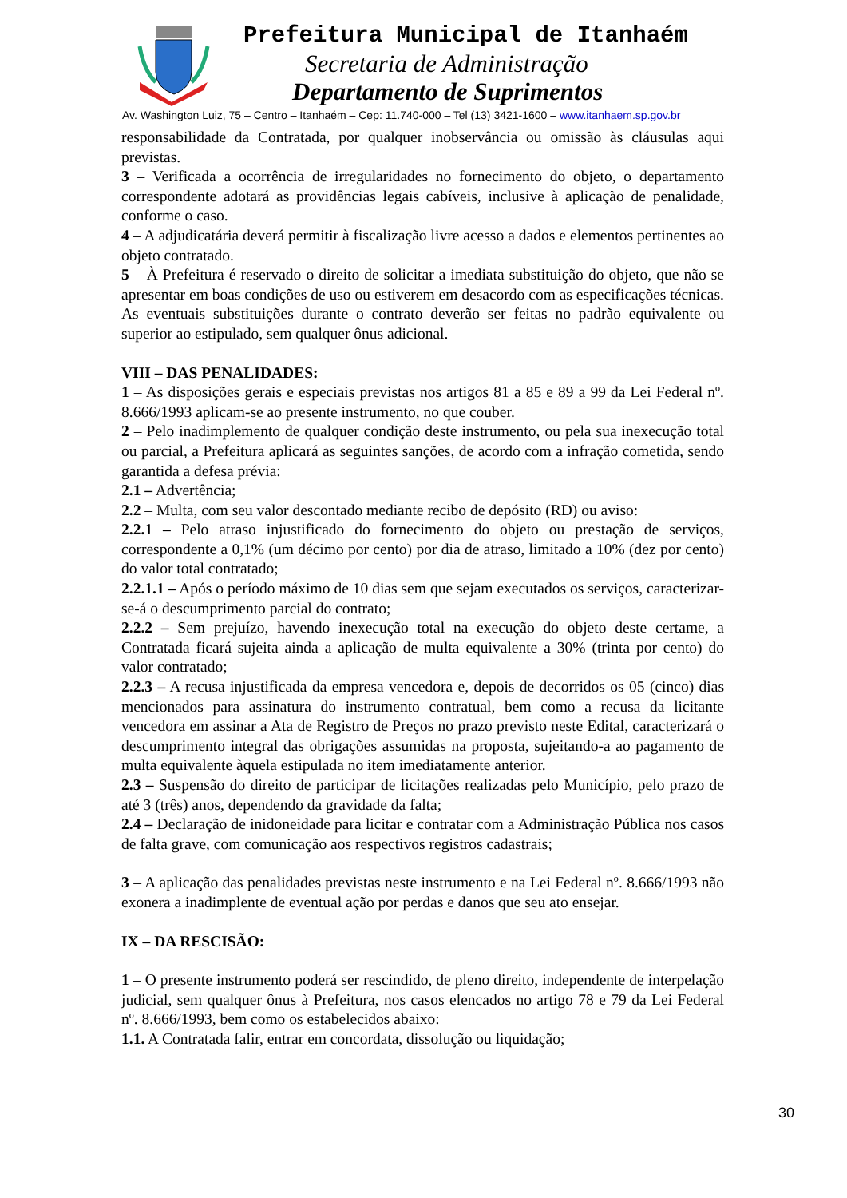Prefeitura Municipal de Itanhaém
Secretaria de Administração
Departamento de Suprimentos
Av. Washington Luiz, 75 – Centro – Itanhaém – Cep: 11.740-000 – Tel (13) 3421-1600 – www.itanhaem.sp.gov.br
responsabilidade da Contratada, por qualquer inobservância ou omissão às cláusulas aqui previstas.
3 – Verificada a ocorrência de irregularidades no fornecimento do objeto, o departamento correspondente adotará as providências legais cabíveis, inclusive à aplicação de penalidade, conforme o caso.
4 – A adjudicatária deverá permitir à fiscalização livre acesso a dados e elementos pertinentes ao objeto contratado.
5 – À Prefeitura é reservado o direito de solicitar a imediata substituição do objeto, que não se apresentar em boas condições de uso ou estiverem em desacordo com as especificações técnicas. As eventuais substituições durante o contrato deverão ser feitas no padrão equivalente ou superior ao estipulado, sem qualquer ônus adicional.
VIII – DAS PENALIDADES:
1 – As disposições gerais e especiais previstas nos artigos 81 a 85 e 89 a 99 da Lei Federal nº. 8.666/1993 aplicam-se ao presente instrumento, no que couber.
2 – Pelo inadimplemento de qualquer condição deste instrumento, ou pela sua inexecução total ou parcial, a Prefeitura aplicará as seguintes sanções, de acordo com a infração cometida, sendo garantida a defesa prévia:
2.1 – Advertência;
2.2 – Multa, com seu valor descontado mediante recibo de depósito (RD) ou aviso:
2.2.1 – Pelo atraso injustificado do fornecimento do objeto ou prestação de serviços, correspondente a 0,1% (um décimo por cento) por dia de atraso, limitado a 10% (dez por cento) do valor total contratado;
2.2.1.1 – Após o período máximo de 10 dias sem que sejam executados os serviços, caracterizar-se-á o descumprimento parcial do contrato;
2.2.2 – Sem prejuízo, havendo inexecução total na execução do objeto deste certame, a Contratada ficará sujeita ainda a aplicação de multa equivalente a 30% (trinta por cento) do valor contratado;
2.2.3 – A recusa injustificada da empresa vencedora e, depois de decorridos os 05 (cinco) dias mencionados para assinatura do instrumento contratual, bem como a recusa da licitante vencedora em assinar a Ata de Registro de Preços no prazo previsto neste Edital, caracterizará o descumprimento integral das obrigações assumidas na proposta, sujeitando-a ao pagamento de multa equivalente àquela estipulada no item imediatamente anterior.
2.3 – Suspensão do direito de participar de licitações realizadas pelo Município, pelo prazo de até 3 (três) anos, dependendo da gravidade da falta;
2.4 – Declaração de inidoneidade para licitar e contratar com a Administração Pública nos casos de falta grave, com comunicação aos respectivos registros cadastrais;
3 – A aplicação das penalidades previstas neste instrumento e na Lei Federal nº. 8.666/1993 não exonera a inadimplente de eventual ação por perdas e danos que seu ato ensejar.
IX – DA RESCISÃO:
1 – O presente instrumento poderá ser rescindido, de pleno direito, independente de interpelação judicial, sem qualquer ônus à Prefeitura, nos casos elencados no artigo 78 e 79 da Lei Federal nº. 8.666/1993, bem como os estabelecidos abaixo:
1.1. A Contratada falir, entrar em concordata, dissolução ou liquidação;
30